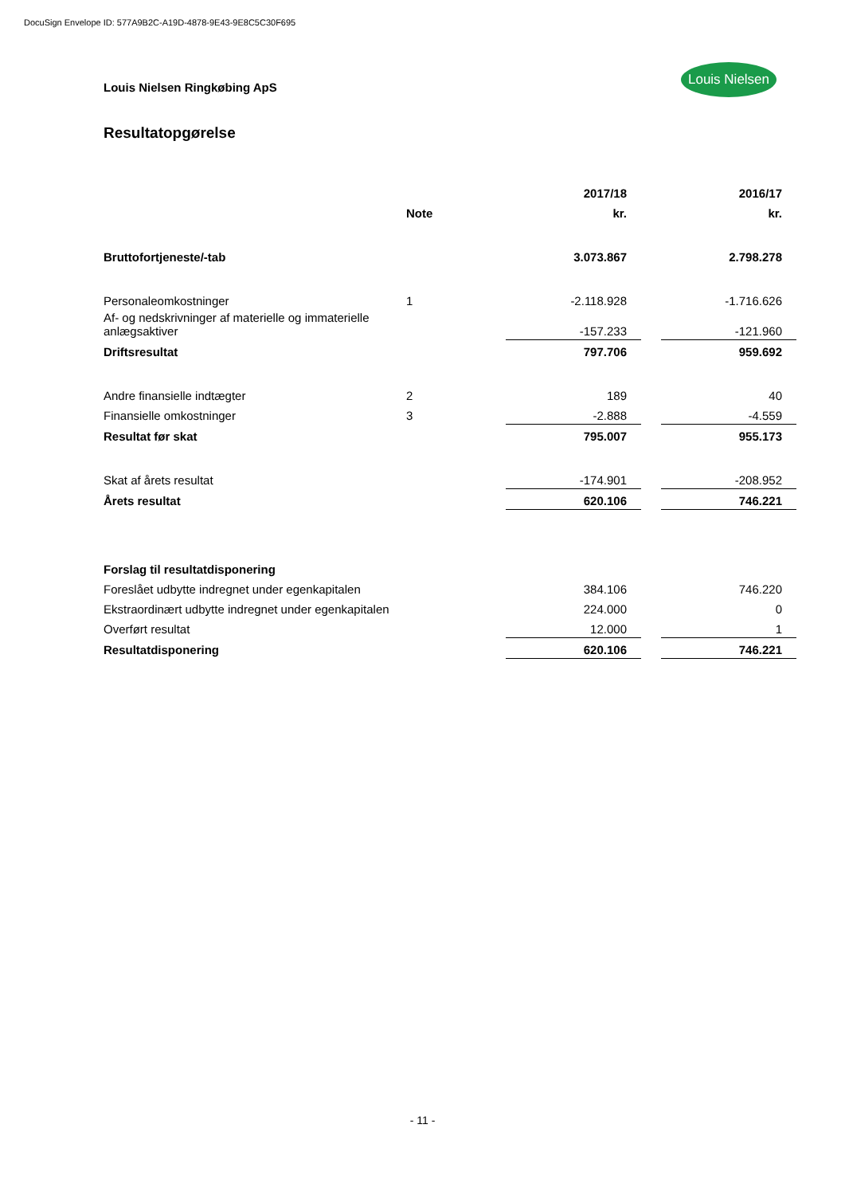DocuSign Envelope ID: 577A9B2C-A19D-4878-9E43-9E8C5C30F695
Louis Nielsen Ringkøbing ApS
Louis Nielsen
Resultatopgørelse
| | | 2017/18 | | 2016/17 |
| --- | --- | --- | --- | --- |
| | Note | kr. | | kr. |
| Bruttofortjeneste/-tab | | 3.073.867 | | 2.798.278 |
| Personaleomkostninger | 1 | -2.118.928 | | -1.716.626 |
| Af- og nedskrivninger af materielle og immaterielle anlægsaktiver | | -157.233 | | -121.960 |
| Driftsresultat | | 797.706 | | 959.692 |
| Andre finansielle indtægter | 2 | 189 | | 40 |
| Finansielle omkostninger | 3 | -2.888 | | -4.559 |
| Resultat før skat | | 795.007 | | 955.173 |
| Skat af årets resultat | | -174.901 | | -208.952 |
| Årets resultat | | 620.106 | | 746.221 |
| Forslag til resultatdisponering | | | | |
| Foreslået udbytte indregnet under egenkapitalen | | 384.106 | | 746.220 |
| Ekstraordinært udbytte indregnet under egenkapitalen | | 224.000 | | 0 |
| Overført resultat | | 12.000 | | 1 |
| Resultatdisponering | | 620.106 | | 746.221 |
- 11 -